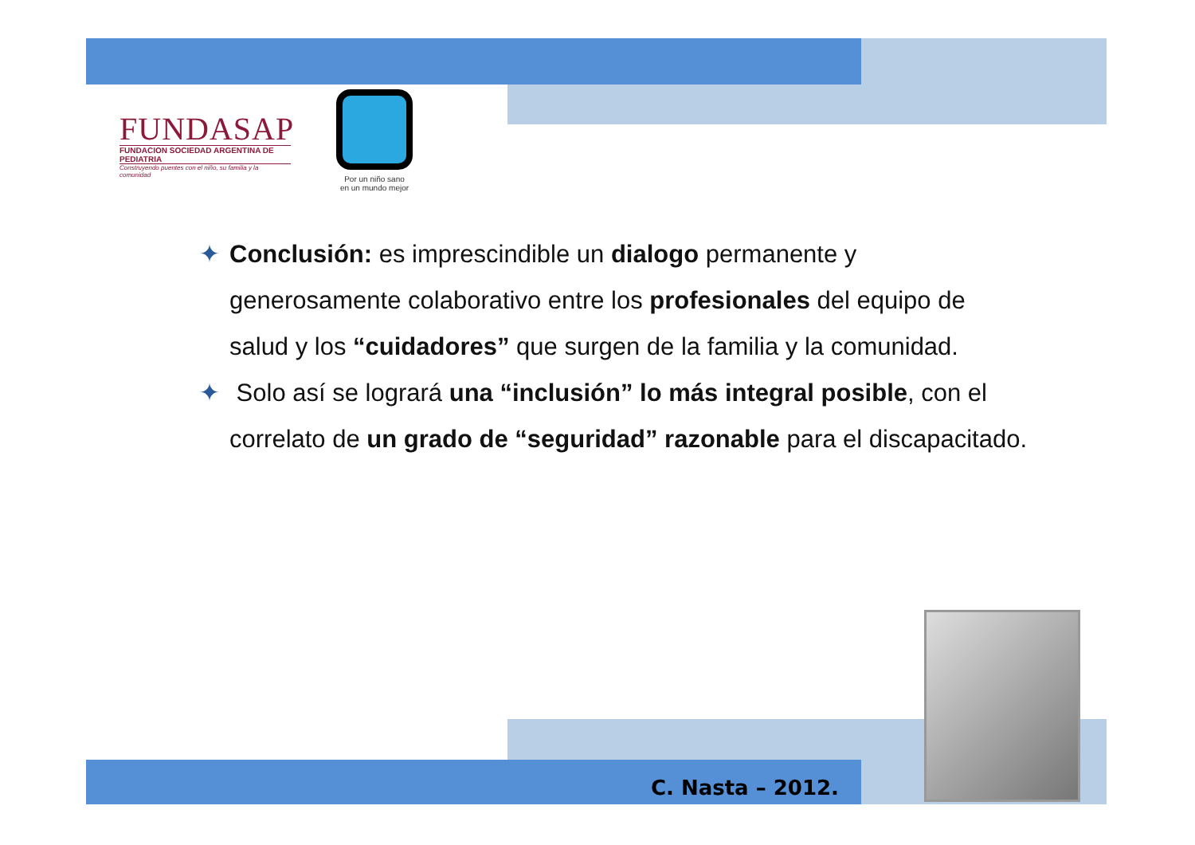FUNDASAP
FUNDACION SOCIEDAD ARGENTINA DE PEDIATRIA
Construyendo puentes con el niño, su familia y la comunidad
Por un niño sano
en un mundo mejor
✦ Conclusión: es imprescindible un dialogo permanente y generosamente colaborativo entre los profesionales del equipo de salud y los “cuidadores” que surgen de la familia y la comunidad.
✦ Solo así se logrará una “inclusión” lo más integral posible, con el correlato de un grado de “seguridad” razonable para el discapacitado.
C. Nasta – 2012.